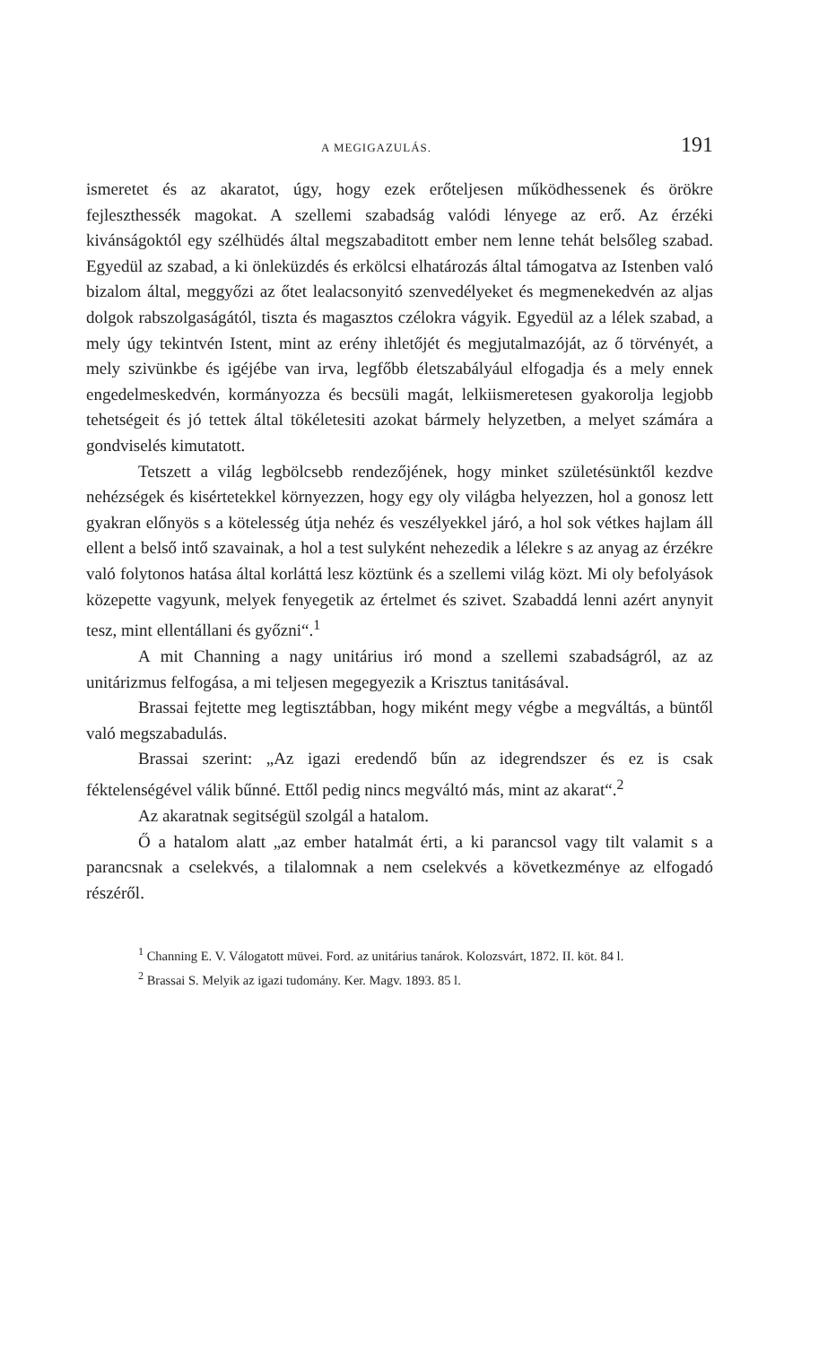A MEGIGAZULÁS. 191
ismeretet és az akaratot, úgy, hogy ezek erőteljesen működhessenek és örökre fejleszthessék magokat. A szellemi szabadság valódi lényege az erő. Az érzéki kivánságoktól egy szélhüdés által megszabaditott ember nem lenne tehát belsőleg szabad. Egyedül az szabad, a ki önleküzdés és erkölcsi elhatározás által támogatva az Istenben való bizalom által, meggyőzi az őtet lealacsonyitó szenvedélyeket és megmenekedvén az aljas dolgok rabszolgaságától, tiszta és magasztos czélokra vágyik. Egyedül az a lélek szabad, a mely úgy tekintvén Istent, mint az erény ihletőjét és megjutalmazóját, az ő törvényét, a mely szivünkbe és igéjébe van irva, legfőbb életszabályául elfogadja és a mely ennek engedelmeskedvén, kormányozza és becsüli magát, lelkiismeretesen gyakorolja legjobb tehetségeit és jó tettek által tökéletesiti azokat bármely helyzetben, a melyet számára a gondviselés kimutatott.
Tetszett a világ legbölcsebb rendezőjének, hogy minket születésünktől kezdve nehézségek és kisértetekkel környezzen, hogy egy oly világba helyezzen, hol a gonosz lett gyakran előnyös s a kötelesség útja nehéz és veszélyekkel járó, a hol sok vétkes hajlam áll ellent a belső intő szavainak, a hol a test sulyként nehezedik a lélekre s az anyag az érzékre való folytonos hatása által korláttá lesz köztünk és a szellemi világ közt. Mi oly befolyások közepette vagyunk, melyek fenyegetik az értelmet és szivet. Szabaddá lenni azért anynyit tesz, mint ellentállani és győzni“.<sup>1</sup>
A mit Channing a nagy unitárius iró mond a szellemi szabadságról, az az unitárizmus felfogása, a mi teljesen megegyezik a Krisztus tanitásával.
Brassai fejtette meg legtisztábban, hogy miként megy végbe a megváltás, a büntől való megszabadulás.
Brassai szerint: „Az igazi eredendő bűn az idegrendszer és ez is csak féktelenségével válik bűnné. Ettől pedig nincs megváltó más, mint az akarat“.<sup>2</sup>
Az akaratnak segitségül szolgál a hatalom.
Ő a hatalom alatt „az ember hatalmát érti, a ki parancsol vagy tilt valamit s a parancsnak a cselekvés, a tilalomnak a nem cselekvés a következménye az elfogadó részéről.
<sup>1</sup> Channing E. V. Válogatott müvei. Ford. az unitárius tanárok. Kolozsvárt, 1872. II. köt. 84 l.
<sup>2</sup> Brassai S. Melyik az igazi tudomány. Ker. Magv. 1893. 85 l.